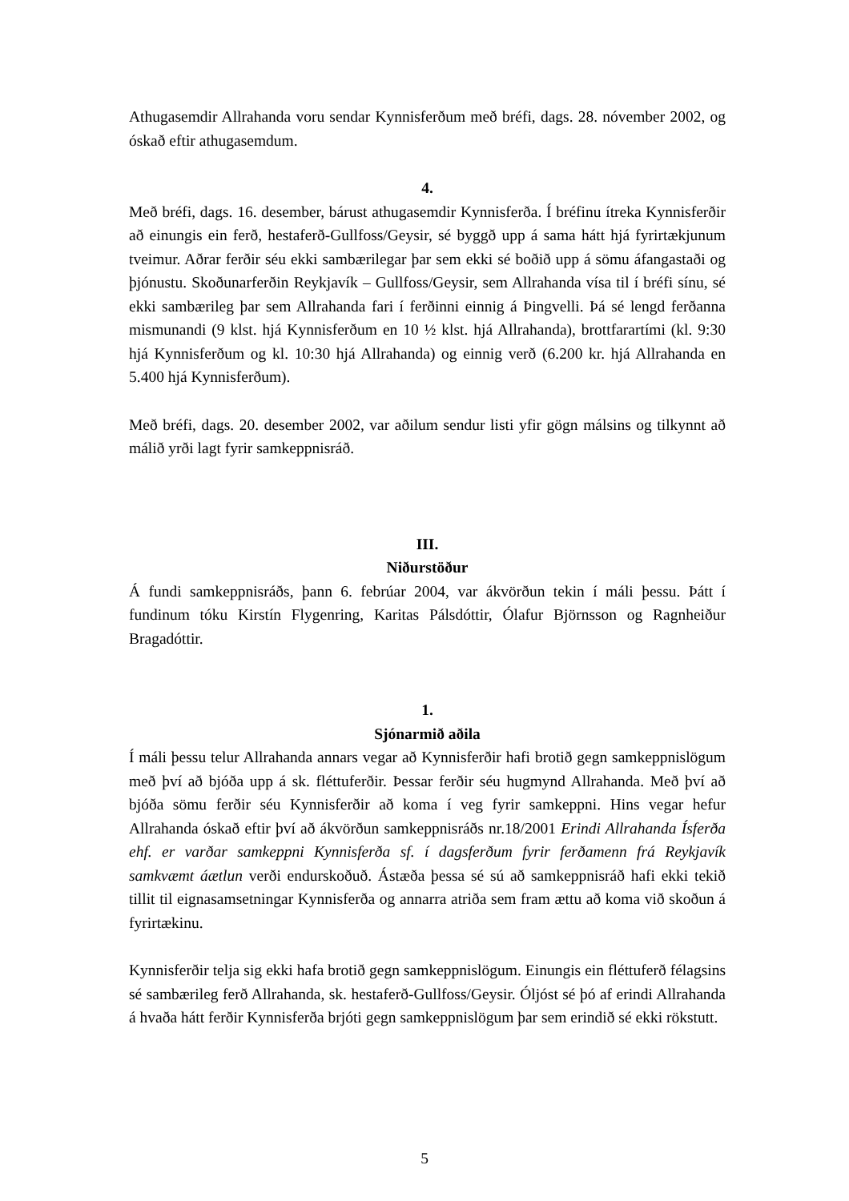Athugasemdir Allrahanda voru sendar Kynnisferðum með bréfi, dags. 28. nóvember 2002, og óskað eftir athugasemdum.
4.
Með bréfi, dags. 16. desember, bárust athugasemdir Kynnisferða. Í bréfinu ítreka Kynnisferðir að einungis ein ferð, hestaferð-Gullfoss/Geysir, sé byggð upp á sama hátt hjá fyrirtækjunum tveimur. Aðrar ferðir séu ekki sambærilegar þar sem ekki sé boðið upp á sömu áfangastaði og þjónustu. Skoðunarferðin Reykjavík – Gullfoss/Geysir, sem Allrahanda vísa til í bréfi sínu, sé ekki sambærileg þar sem Allrahanda fari í ferðinni einnig á Þingvelli. Þá sé lengd ferðanna mismunandi (9 klst. hjá Kynnisferðum en 10 ½ klst. hjá Allrahanda), brottfarartími (kl. 9:30 hjá Kynnisferðum og kl. 10:30 hjá Allrahanda) og einnig verð (6.200 kr. hjá Allrahanda en 5.400 hjá Kynnisferðum).
Með bréfi, dags. 20. desember 2002, var aðilum sendur listi yfir gögn málsins og tilkynnt að málið yrði lagt fyrir samkeppnisráð.
III.
Niðurstöður
Á fundi samkeppnisráðs, þann 6. febrúar 2004, var ákvörðun tekin í máli þessu. Þátt í fundinum tóku Kirstín Flygenring, Karitas Pálsdóttir, Ólafur Björnsson og Ragnheiður Bragadóttir.
1.
Sjónarmið aðila
Í máli þessu telur Allrahanda annars vegar að Kynnisferðir hafi brotið gegn samkeppnislögum með því að bjóða upp á sk. fléttuferðir. Þessar ferðir séu hugmynd Allrahanda. Með því að bjóða sömu ferðir séu Kynnisferðir að koma í veg fyrir samkeppni. Hins vegar hefur Allrahanda óskað eftir því að ákvörðun samkeppnisráðs nr.18/2001 Erindi Allrahanda Ísferða ehf. er varðar samkeppni Kynnisferða sf. í dagsferðum fyrir ferðamenn frá Reykjavík samkvæmt áætlun verði endurskoðuð. Ástæða þessa sé sú að samkeppnisráð hafi ekki tekið tillit til eignasamsetningar Kynnisferða og annarra atriða sem fram ættu að koma við skoðun á fyrirtækinu.
Kynnisferðir telja sig ekki hafa brotið gegn samkeppnislögum. Einungis ein fléttuferð félagsins sé sambærileg ferð Allrahanda, sk. hestaferð-Gullfoss/Geysir. Óljóst sé þó af erindi Allrahanda á hvaða hátt ferðir Kynnisferða brjóti gegn samkeppnislögum þar sem erindið sé ekki rökstutt.
5